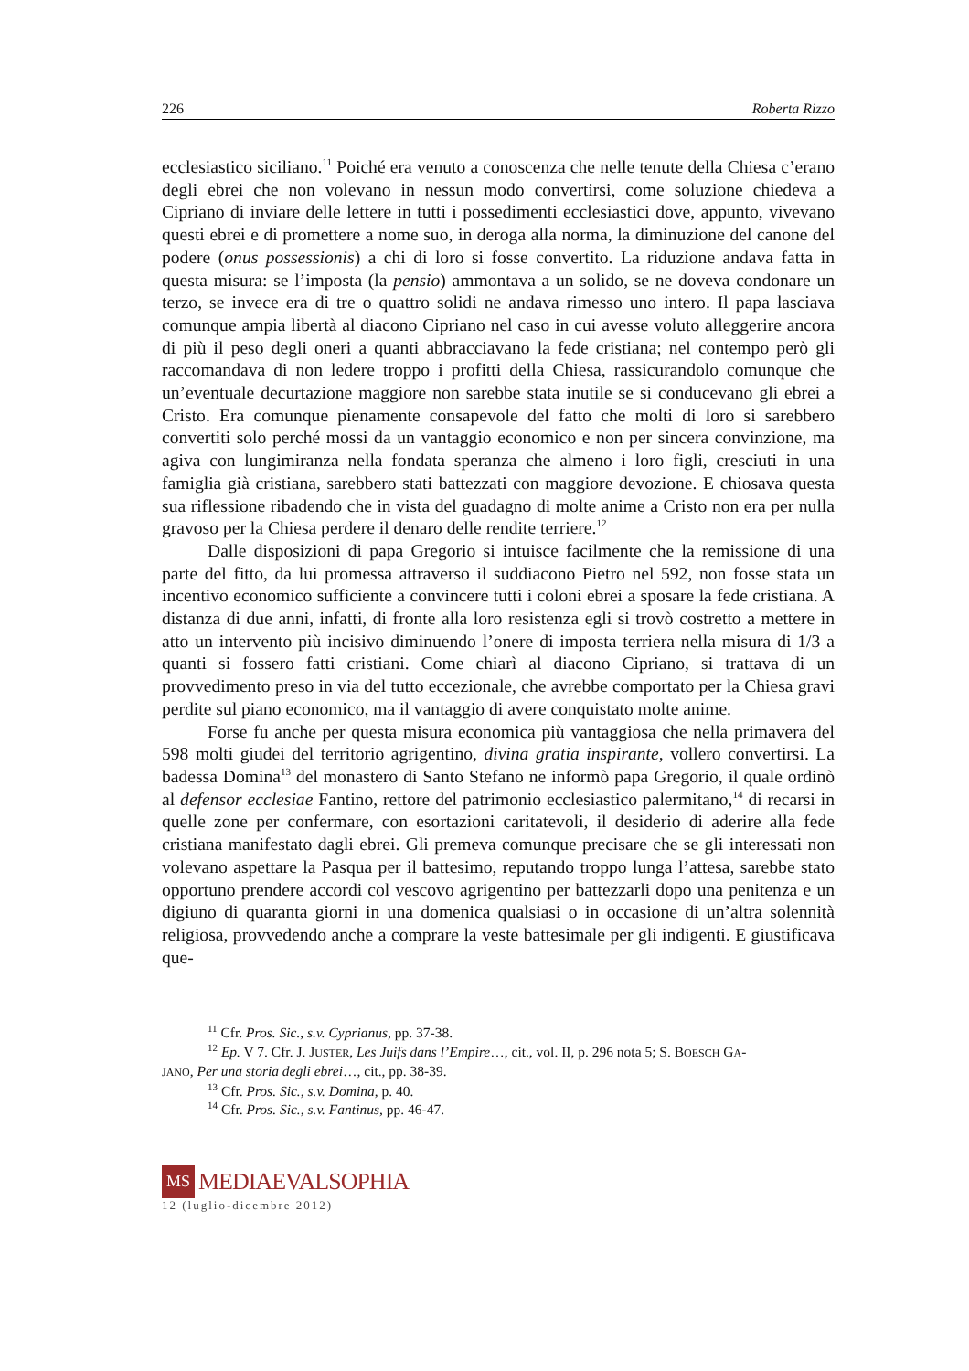226 Roberta Rizzo
ecclesiastico siciliano.<sup>11</sup> Poiché era venuto a conoscenza che nelle tenute della Chiesa c’erano degli ebrei che non volevano in nessun modo convertirsi, come soluzione chiedeva a Cipriano di inviare delle lettere in tutti i possedimenti ecclesiastici dove, appunto, vivevano questi ebrei e di promettere a nome suo, in deroga alla norma, la diminuzione del canone del podere (onus possessionis) a chi di loro si fosse convertito. La riduzione andava fatta in questa misura: se l’imposta (la pensio) ammontava a un solido, se ne doveva condonare un terzo, se invece era di tre o quattro solidi ne andava rimesso uno intero. Il papa lasciava comunque ampia libertà al diacono Cipriano nel caso in cui avesse voluto alleggerire ancora di più il peso degli oneri a quanti abbracciavano la fede cristiana; nel contempo però gli raccomandava di non ledere troppo i profitti della Chiesa, rassicurandolo comunque che un’eventuale decurtazione maggiore non sarebbe stata inutile se si conducevano gli ebrei a Cristo. Era comunque pienamente consapevole del fatto che molti di loro si sarebbero convertiti solo perché mossi da un vantaggio economico e non per sincera convinzione, ma agiva con lungimiranza nella fondata speranza che almeno i loro figli, cresciuti in una famiglia già cristiana, sarebbero stati battezzati con maggiore devozione. E chiosava questa sua riflessione ribadendo che in vista del guadagno di molte anime a Cristo non era per nulla gravoso per la Chiesa perdere il denaro delle rendite terriere.<sup>12</sup>
Dalle disposizioni di papa Gregorio si intuisce facilmente che la remissione di una parte del fitto, da lui promessa attraverso il suddiacono Pietro nel 592, non fosse stata un incentivo economico sufficiente a convincere tutti i coloni ebrei a sposare la fede cristiana. A distanza di due anni, infatti, di fronte alla loro resistenza egli si trovò costretto a mettere in atto un intervento più incisivo diminuendo l’onere di imposta terriera nella misura di 1/3 a quanti si fossero fatti cristiani. Come chiarì al diacono Cipriano, si trattava di un provvedimento preso in via del tutto eccezionale, che avrebbe comportato per la Chiesa gravi perdite sul piano economico, ma il vantaggio di avere conquistato molte anime.
Forse fu anche per questa misura economica più vantaggiosa che nella primavera del 598 molti giudei del territorio agrigentino, divina gratia inspirante, vollero convertirsi. La badessa Domina<sup>13</sup> del monastero di Santo Stefano ne informò papa Gregorio, il quale ordinò al defensor ecclesiae Fantino, rettore del patrimonio ecclesiastico palermitano,<sup>14</sup> di recarsi in quelle zone per confermare, con esortazioni caritatevoli, il desiderio di aderire alla fede cristiana manifestato dagli ebrei. Gli premeva comunque precisare che se gli interessati non volevano aspettare la Pasqua per il battesimo, reputando troppo lunga l’attesa, sarebbe stato opportuno prendere accordi col vescovo agrigentino per battezzarli dopo una penitenza e un digiuno di quaranta giorni in una domenica qualsiasi o in occasione di un’altra solennità religiosa, provvedendo anche a comprare la veste battesimale per gli indigenti. E giustificava que-
<sup>11</sup> Cfr. Pros. Sic., s.v. Cyprianus, pp. 37-38.
<sup>12</sup> Ep. V 7. Cfr. J. JUSTER, Les Juifs dans l’Empire…, cit., vol. II, p. 296 nota 5; S. BOESCH GA-
JANO, Per una storia degli ebrei…, cit., pp. 38-39.
<sup>13</sup> Cfr. Pros. Sic., s.v. Domina, p. 40.
<sup>14</sup> Cfr. Pros. Sic., s.v. Fantinus, pp. 46-47.
MS
MEDIAEVALSOPHIA
12 (luglio-dicembre 2012)